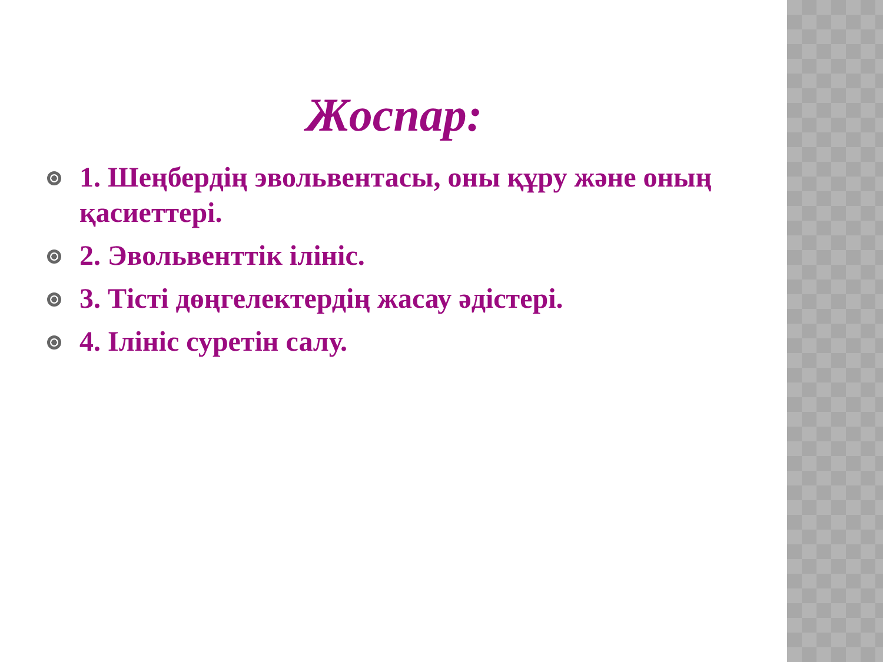Жоспар:
1. Шеңбердің эвольвентасы, оны құру және оның қасиеттері.
2. Эвольвенттік ілініс.
3. Тісті дөңгелектердің жасау әдістері.
4. Ілініс суретін салу.